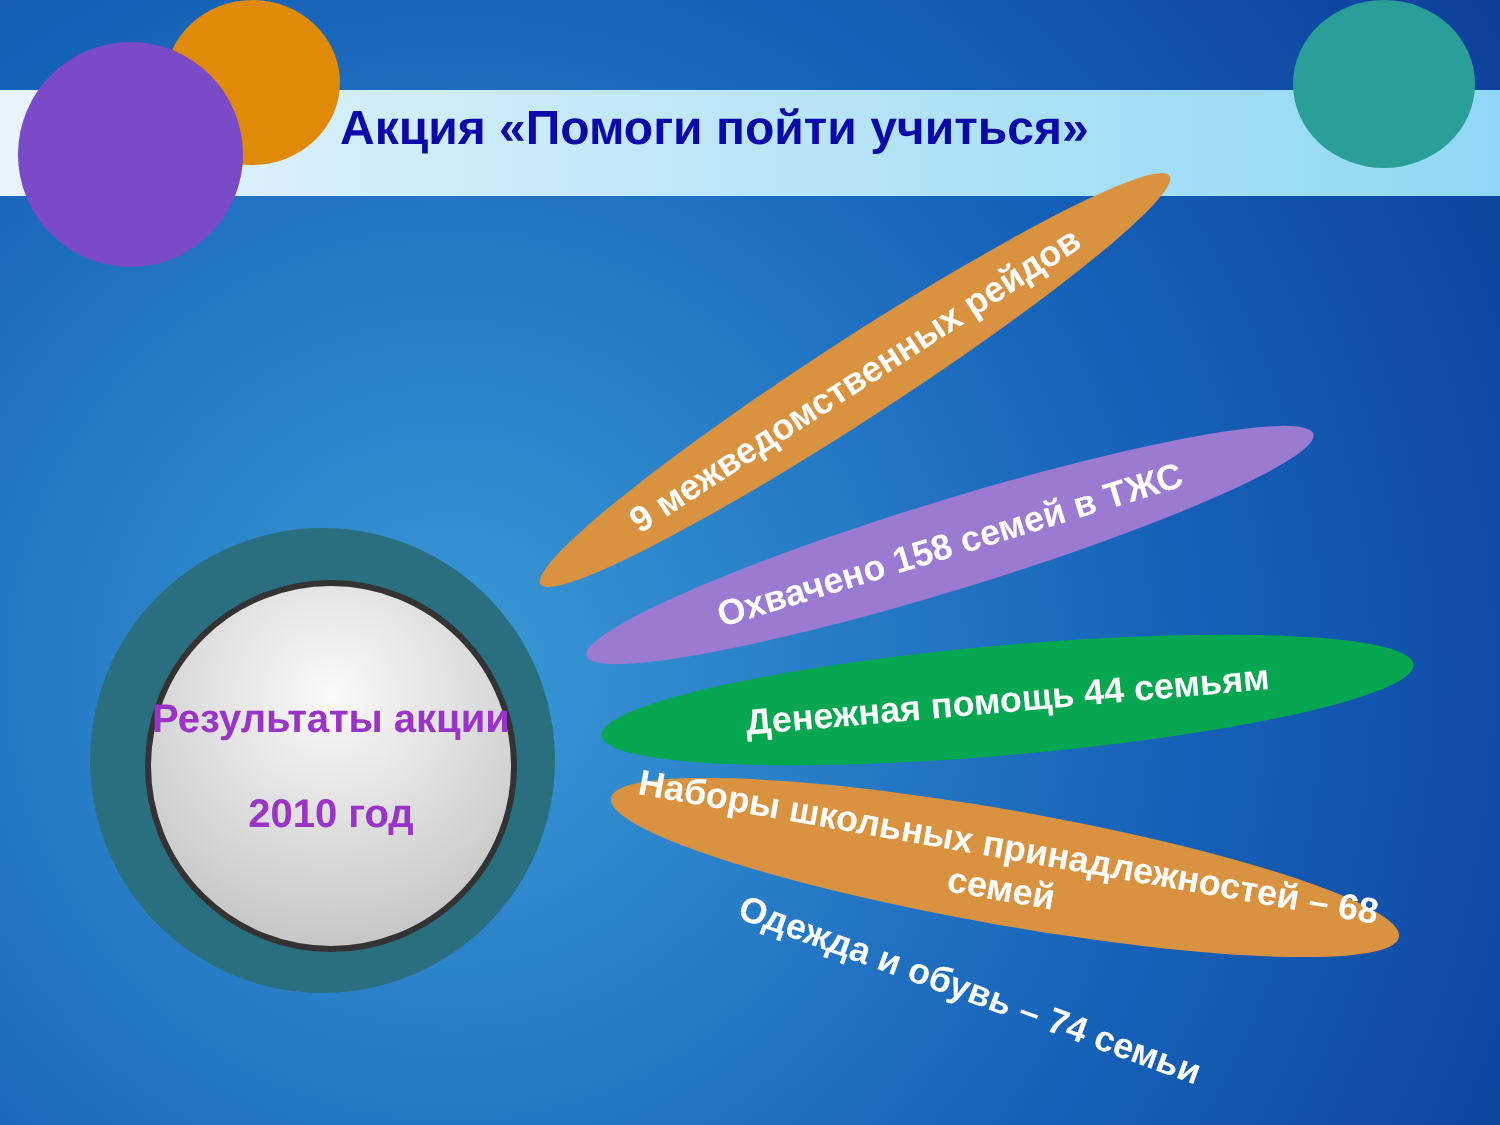Акция «Помоги пойти учиться»
Результаты акции
2010 год
9 межведомственных рейдов
Охвачено 158 семей в ТЖС
Денежная помощь 44 семьям
Наборы школьных принадлежностей – 68 семей
Одежда и обувь – 74 семьи